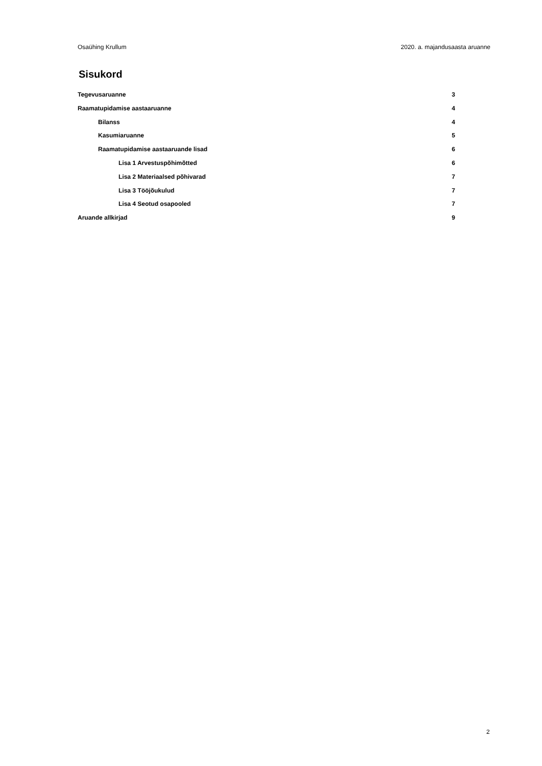Osaühing Krullum 2020. a. majandusaasta aruanne
Sisukord
Tegevusaruanne 3
Raamatupidamise aastaaruanne 4
Bilanss 4
Kasumiaruanne 5
Raamatupidamise aastaaruande lisad 6
Lisa 1 Arvestuspõhimõtted 6
Lisa 2 Materiaalsed põhivarad 7
Lisa 3 Tööjõukulud 7
Lisa 4 Seotud osapooled 7
Aruande allkirjad 9
2